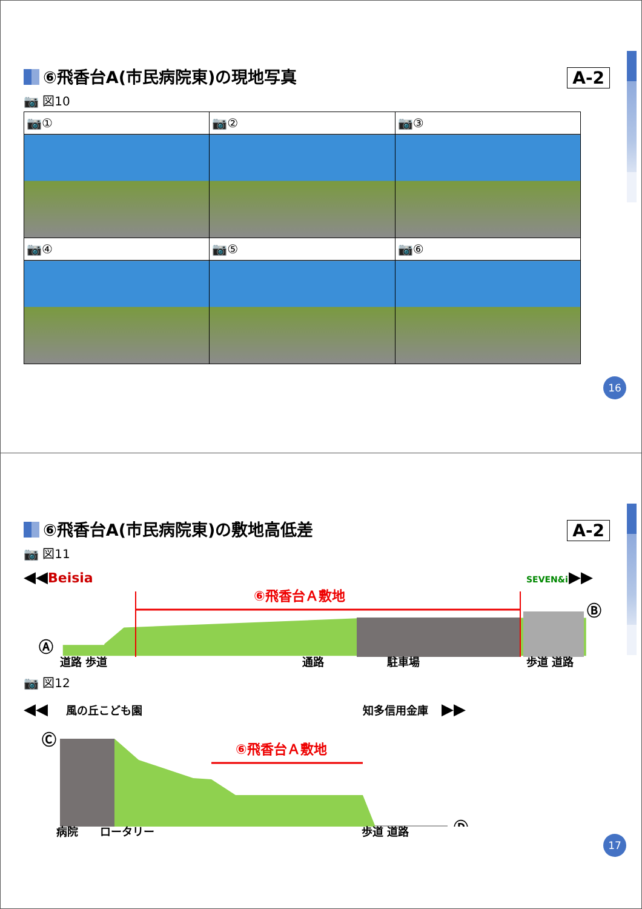⑥飛香台A(市民病院東)の現地写真
A-2
📷 図10
| 📷① | 📷② | 📷③ |
| 📷④ | 📷⑤ | 📷⑥ |
16
⑥飛香台A(市民病院東)の敷地高低差
A-2
📷 図11
◀◀
Beisia
SEVEN&i
▶▶
⑥飛香台Ａ敷地
Ⓐ
Ⓑ
道路 歩道
通路
駐車場
歩道 道路
📷 図12
◀◀
風の丘こども園
知多信用金庫
▶▶
⑥飛香台Ａ敷地
Ⓒ
Ⓓ
　　　病院　　ロータリー　　　　　　　　　　　　　　　　　　　歩道 道路
17